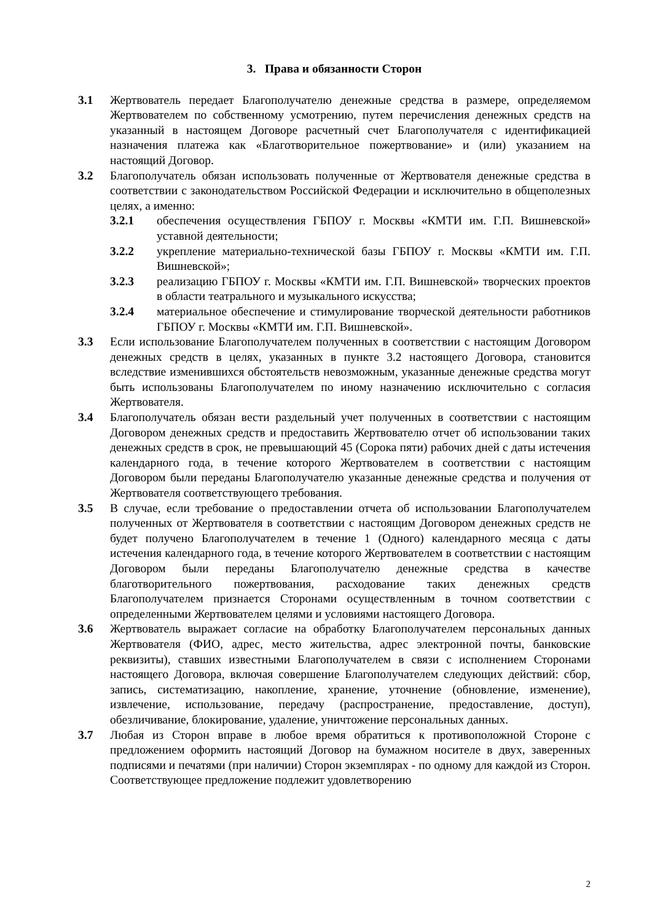3. Права и обязанности Сторон
3.1 Жертвователь передает Благополучателю денежные средства в размере, определяемом Жертвователем по собственному усмотрению, путем перечисления денежных средств на указанный в настоящем Договоре расчетный счет Благополучателя с идентификацией назначения платежа как «Благотворительное пожертвование» и (или) указанием на настоящий Договор.
3.2 Благополучатель обязан использовать полученные от Жертвователя денежные средства в соответствии с законодательством Российской Федерации и исключительно в общеполезных целях, а именно:
3.2.1 обеспечения осуществления ГБПОУ г. Москвы «КМТИ им. Г.П. Вишневской» уставной деятельности;
3.2.2 укрепление материально-технической базы ГБПОУ г. Москвы «КМТИ им. Г.П. Вишневской»;
3.2.3 реализацию ГБПОУ г. Москвы «КМТИ им. Г.П. Вишневской» творческих проектов в области театрального и музыкального искусства;
3.2.4 материальное обеспечение и стимулирование творческой деятельности работников ГБПОУ г. Москвы «КМТИ им. Г.П. Вишневской».
3.3 Если использование Благополучателем полученных в соответствии с настоящим Договором денежных средств в целях, указанных в пункте 3.2 настоящего Договора, становится вследствие изменившихся обстоятельств невозможным, указанные денежные средства могут быть использованы Благополучателем по иному назначению исключительно с согласия Жертвователя.
3.4 Благополучатель обязан вести раздельный учет полученных в соответствии с настоящим Договором денежных средств и предоставить Жертвователю отчет об использовании таких денежных средств в срок, не превышающий 45 (Сорока пяти) рабочих дней с даты истечения календарного года, в течение которого Жертвователем в соответствии с настоящим Договором были переданы Благополучателю указанные денежные средства и получения от Жертвователя соответствующего требования.
3.5 В случае, если требование о предоставлении отчета об использовании Благополучателем полученных от Жертвователя в соответствии с настоящим Договором денежных средств не будет получено Благополучателем в течение 1 (Одного) календарного месяца с даты истечения календарного года, в течение которого Жертвователем в соответствии с настоящим Договором были переданы Благополучателю денежные средства в качестве благотворительного пожертвования, расходование таких денежных средств Благополучателем признается Сторонами осуществленным в точном соответствии с определенными Жертвователем целями и условиями настоящего Договора.
3.6 Жертвователь выражает согласие на обработку Благополучателем персональных данных Жертвователя (ФИО, адрес, место жительства, адрес электронной почты, банковские реквизиты), ставших известными Благополучателем в связи с исполнением Сторонами настоящего Договора, включая совершение Благополучателем следующих действий: сбор, запись, систематизацию, накопление, хранение, уточнение (обновление, изменение), извлечение, использование, передачу (распространение, предоставление, доступ), обезличивание, блокирование, удаление, уничтожение персональных данных.
3.7 Любая из Сторон вправе в любое время обратиться к противоположной Стороне с предложением оформить настоящий Договор на бумажном носителе в двух, заверенных подписями и печатями (при наличии) Сторон экземплярах - по одному для каждой из Сторон. Соответствующее предложение подлежит удовлетворению
2